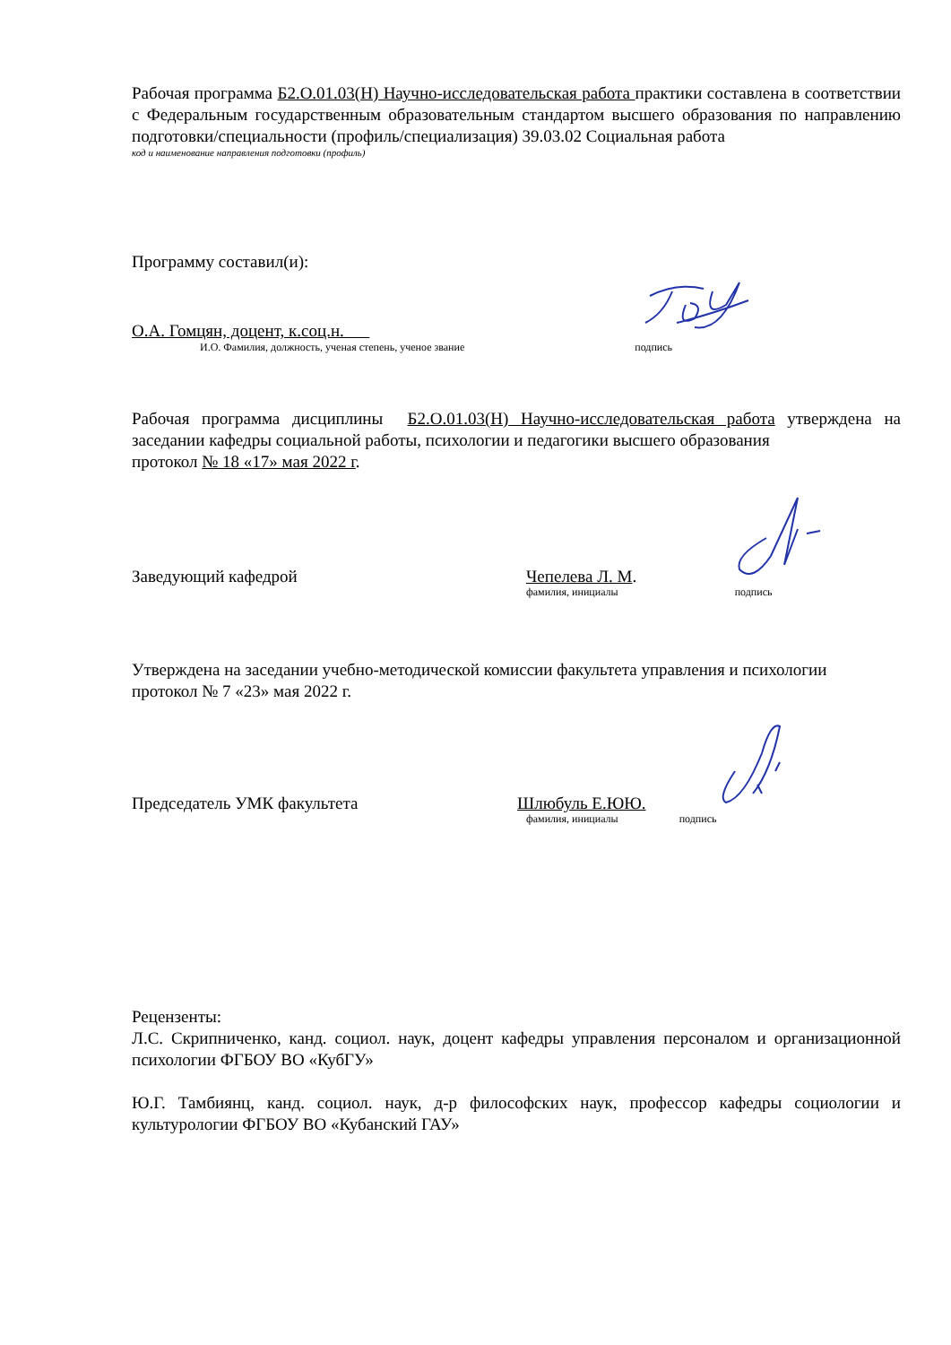Рабочая программа Б2.О.01.03(Н) Научно-исследовательская работа практики составлена в соответствии с Федеральным государственным образовательным стандартом высшего образования по направлению подготовки/специальности (профиль/специализация) 39.03.02 Социальная работа
код и наименование направления подготовки (профиль)
Программу составил(и):
О.А. Гомцян, доцент, к.соц.н.
И.О. Фамилия, должность, ученая степень, ученое звание подпись
Рабочая программа дисциплины Б2.О.01.03(Н) Научно-исследовательская работа утверждена на заседании кафедры социальной работы, психологии и педагогики высшего образования
протокол № 18 «17» мая 2022 г.
Заведующий кафедрой Чепелева Л. М.
фамилия, инициалы подпись
Утверждена на заседании учебно-методической комиссии факультета управления и психологии
протокол № 7 «23» мая 2022 г.
Председатель УМК факультета Шлюбуль Е.ЮЮ.
фамилия, инициалы подпись
Рецензенты:
Л.С. Скрипниченко, канд. социол. наук, доцент кафедры управления персоналом и организационной психологии ФГБОУ ВО «КубГУ»
Ю.Г. Тамбиянц, канд. социол. наук, д-р философских наук, профессор кафедры социологии и культурологии ФГБОУ ВО «Кубанский ГАУ»